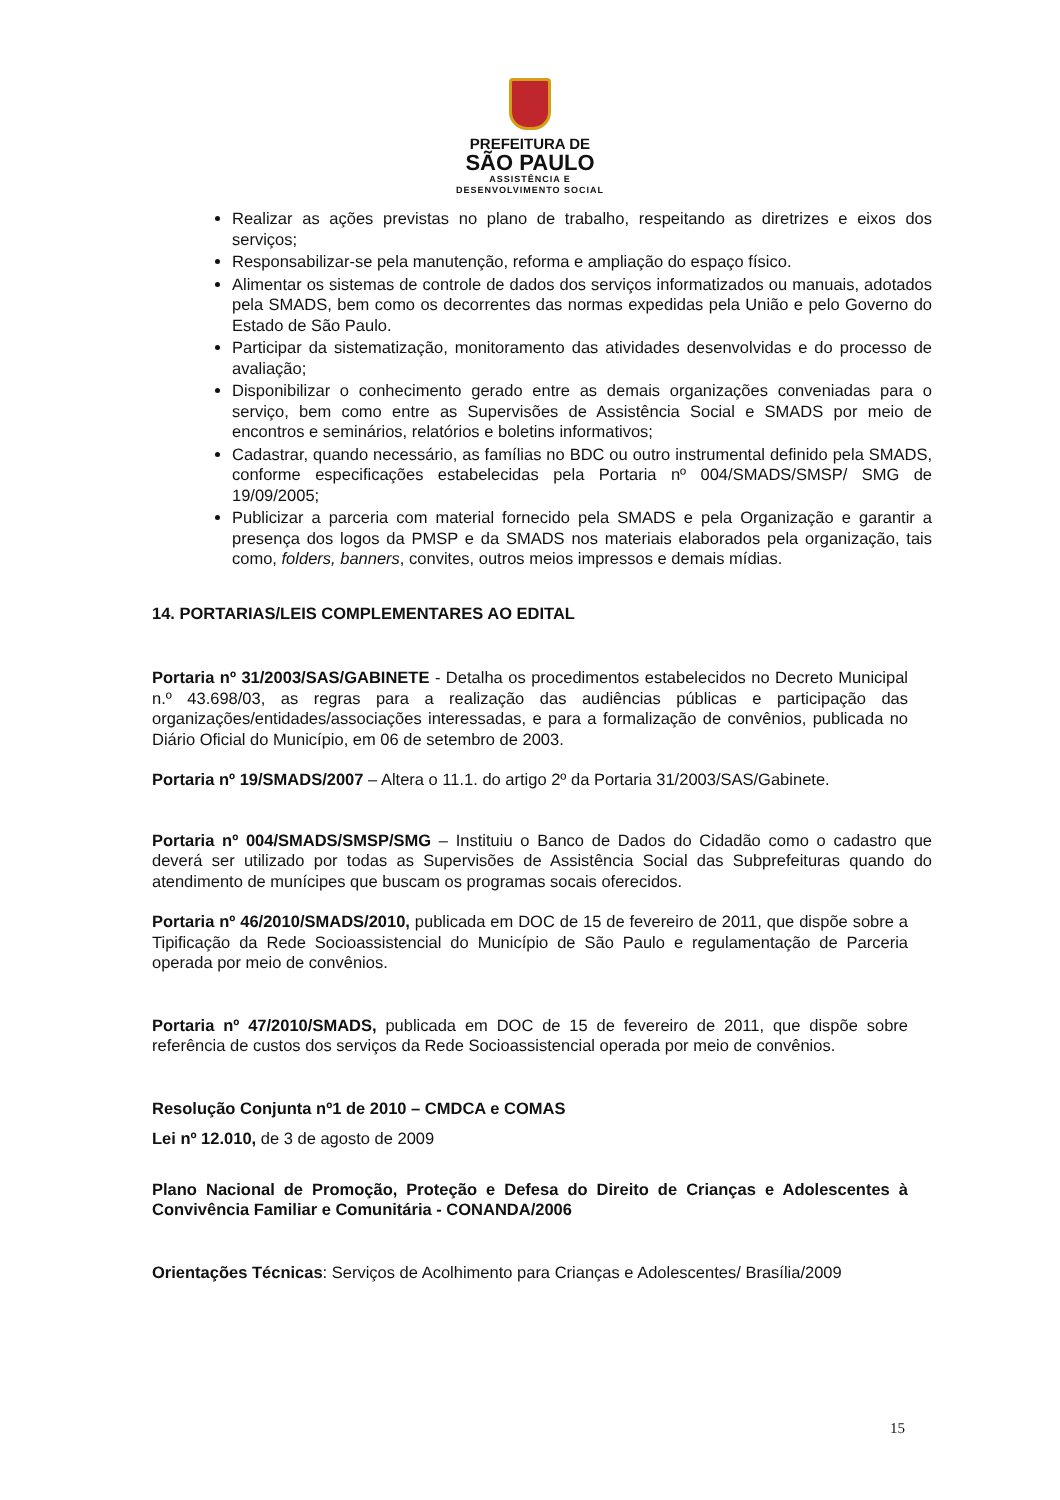PREFEITURA DE
SÃO PAULO
ASSISTÊNCIA E
DESENVOLVIMENTO SOCIAL
Realizar as ações previstas no plano de trabalho, respeitando as diretrizes e eixos dos serviços;
Responsabilizar-se pela manutenção, reforma e ampliação do espaço físico.
Alimentar os sistemas de controle de dados dos serviços informatizados ou manuais, adotados pela SMADS, bem como os decorrentes das normas expedidas pela União e pelo Governo do Estado de São Paulo.
Participar da sistematização, monitoramento das atividades desenvolvidas e do processo de avaliação;
Disponibilizar o conhecimento gerado entre as demais organizações conveniadas para o serviço, bem como entre as Supervisões de Assistência Social e SMADS por meio de encontros e seminários, relatórios e boletins informativos;
Cadastrar, quando necessário, as famílias no BDC ou outro instrumental definido pela SMADS, conforme especificações estabelecidas pela Portaria nº 004/SMADS/SMSP/ SMG de 19/09/2005;
Publicizar a parceria com material fornecido pela SMADS e pela Organização e garantir a presença dos logos da PMSP e da SMADS nos materiais elaborados pela organização, tais como, folders, banners, convites, outros meios impressos e demais mídias.
14. PORTARIAS/LEIS COMPLEMENTARES AO EDITAL
Portaria nº 31/2003/SAS/GABINETE - Detalha os procedimentos estabelecidos no Decreto Municipal n.º 43.698/03, as regras para a realização das audiências públicas e participação das organizações/entidades/associações interessadas, e para a formalização de convênios, publicada no Diário Oficial do Município, em 06 de setembro de 2003.
Portaria nº 19/SMADS/2007 – Altera o 11.1. do artigo 2º da Portaria 31/2003/SAS/Gabinete.
Portaria nº 004/SMADS/SMSP/SMG – Instituiu o Banco de Dados do Cidadão como o cadastro que deverá ser utilizado por todas as Supervisões de Assistência Social das Subprefeituras quando do atendimento de munícipes que buscam os programas socais oferecidos.
Portaria nº 46/2010/SMADS/2010, publicada em DOC de 15 de fevereiro de 2011, que dispõe sobre a Tipificação da Rede Socioassistencial do Município de São Paulo e regulamentação de Parceria operada por meio de convênios.
Portaria nº 47/2010/SMADS, publicada em DOC de 15 de fevereiro de 2011, que dispõe sobre referência de custos dos serviços da Rede Socioassistencial operada por meio de convênios.
Resolução Conjunta nº1 de 2010 – CMDCA e COMAS
Lei nº 12.010, de 3 de agosto de 2009
Plano Nacional de Promoção, Proteção e Defesa do Direito de Crianças e Adolescentes à Convivência Familiar e Comunitária - CONANDA/2006
Orientações Técnicas: Serviços de Acolhimento para Crianças e Adolescentes/ Brasília/2009
15